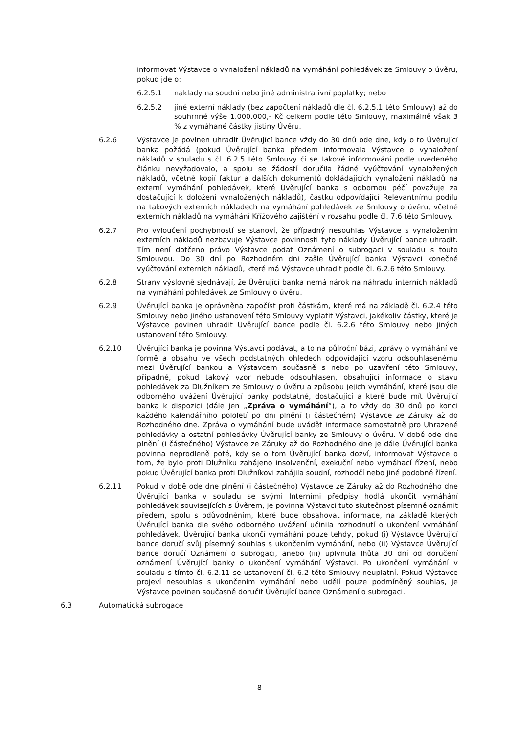informovat Výstavce o vynaložení nákladů na vymáhání pohledávek ze Smlouvy o úvěru, pokud jde o:
6.2.5.1 náklady na soudní nebo jiné administrativní poplatky; nebo
6.2.5.2 jiné externí náklady (bez započtení nákladů dle čl. 6.2.5.1 této Smlouvy) až do souhrnné výše 1.000.000,- Kč celkem podle této Smlouvy, maximálně však 3 % z vymáhané částky jistiny Úvěru.
6.2.6 Výstavce je povinen uhradit Úvěrující bance vždy do 30 dnů ode dne, kdy o to Úvěrující banka požádá (pokud Úvěrující banka předem informovala Výstavce o vynaložení nákladů v souladu s čl. 6.2.5 této Smlouvy či se takové informování podle uvedeného článku nevyžadovalo, a spolu se žádostí doručila řádné vyúčtování vynaložených nákladů, včetně kopií faktur a dalších dokumentů dokládajících vynaložení nákladů na externí vymáhání pohledávek, které Úvěrující banka s odbornou péčí považuje za dostačující k doložení vynaložených nákladů), částku odpovídající Relevantnímu podílu na takových externích nákladech na vymáhání pohledávek ze Smlouvy o úvěru, včetně externích nákladů na vymáhání Křížového zajištění v rozsahu podle čl. 7.6 této Smlouvy.
6.2.7 Pro vyloučení pochybností se stanoví, že případný nesouhlas Výstavce s vynaložením externích nákladů nezbavuje Výstavce povinnosti tyto náklady Úvěrující bance uhradit. Tím není dotčeno právo Výstavce podat Oznámení o subrogaci v souladu s touto Smlouvou. Do 30 dní po Rozhodném dni zašle Úvěrující banka Výstavci konečné vyúčtování externích nákladů, které má Výstavce uhradit podle čl. 6.2.6 této Smlouvy.
6.2.8 Strany výslovně sjednávají, že Úvěrující banka nemá nárok na náhradu interních nákladů na vymáhání pohledávek ze Smlouvy o úvěru.
6.2.9 Úvěrující banka je oprávněna započíst proti částkám, které má na základě čl. 6.2.4 této Smlouvy nebo jiného ustanovení této Smlouvy vyplatit Výstavci, jakékoliv částky, které je Výstavce povinen uhradit Úvěrující bance podle čl. 6.2.6 této Smlouvy nebo jiných ustanovení této Smlouvy.
6.2.10 Úvěrující banka je povinna Výstavci podávat, a to na půlroční bázi, zprávy o vymáhání ve formě a obsahu ve všech podstatných ohledech odpovídající vzoru odsouhlasenému mezi Úvěrující bankou a Výstavcem současně s nebo po uzavření této Smlouvy, případně, pokud takový vzor nebude odsouhlasen, obsahující informace o stavu pohledávek za Dlužníkem ze Smlouvy o úvěru a způsobu jejich vymáhání, které jsou dle odborného uvážení Úvěrující banky podstatné, dostačující a které bude mít Úvěrující banka k dispozici (dále jen „Zpráva o vymáhání“), a to vždy do 30 dnů po konci každého kalendářního pololetí po dni plnění (i částečném) Výstavce ze Záruky až do Rozhodného dne. Zpráva o vymáhání bude uvádět informace samostatně pro Uhrazené pohledávky a ostatní pohledávky Úvěrující banky ze Smlouvy o úvěru. V době ode dne plnění (i částečného) Výstavce ze Záruky až do Rozhodného dne je dále Úvěrující banka povinna neprodleně poté, kdy se o tom Úvěrující banka dozví, informovat Výstavce o tom, že bylo proti Dlužníku zahájeno insolvenční, exekuční nebo vymáhací řízení, nebo pokud Úvěrující banka proti Dlužníkovi zahájila soudní, rozhodčí nebo jiné podobné řízení.
6.2.11 Pokud v době ode dne plnění (i částečného) Výstavce ze Záruky až do Rozhodného dne Úvěrující banka v souladu se svými Interními předpisy hodlá ukončit vymáhání pohledávek souvisejících s Úvěrem, je povinna Výstavci tuto skutečnost písemně oznámit předem, spolu s odůvodněním, které bude obsahovat informace, na základě kterých Úvěrující banka dle svého odborného uvážení učinila rozhodnutí o ukončení vymáhání pohledávek. Úvěrující banka ukončí vymáhání pouze tehdy, pokud (i) Výstavce Úvěrující bance doručí svůj písemný souhlas s ukončením vymáhání, nebo (ii) Výstavce Úvěrující bance doručí Oznámení o subrogaci, anebo (iii) uplynula lhůta 30 dní od doručení oznámení Úvěrující banky o ukončení vymáhání Výstavci. Po ukončení vymáhání v souladu s tímto čl. 6.2.11 se ustanovení čl. 6.2 této Smlouvy neuplatní. Pokud Výstavce projeví nesouhlas s ukončením vymáhání nebo udělí pouze podmíněný souhlas, je Výstavce povinen současně doručit Úvěrující bance Oznámení o subrogaci.
6.3 Automatická subrogace
8